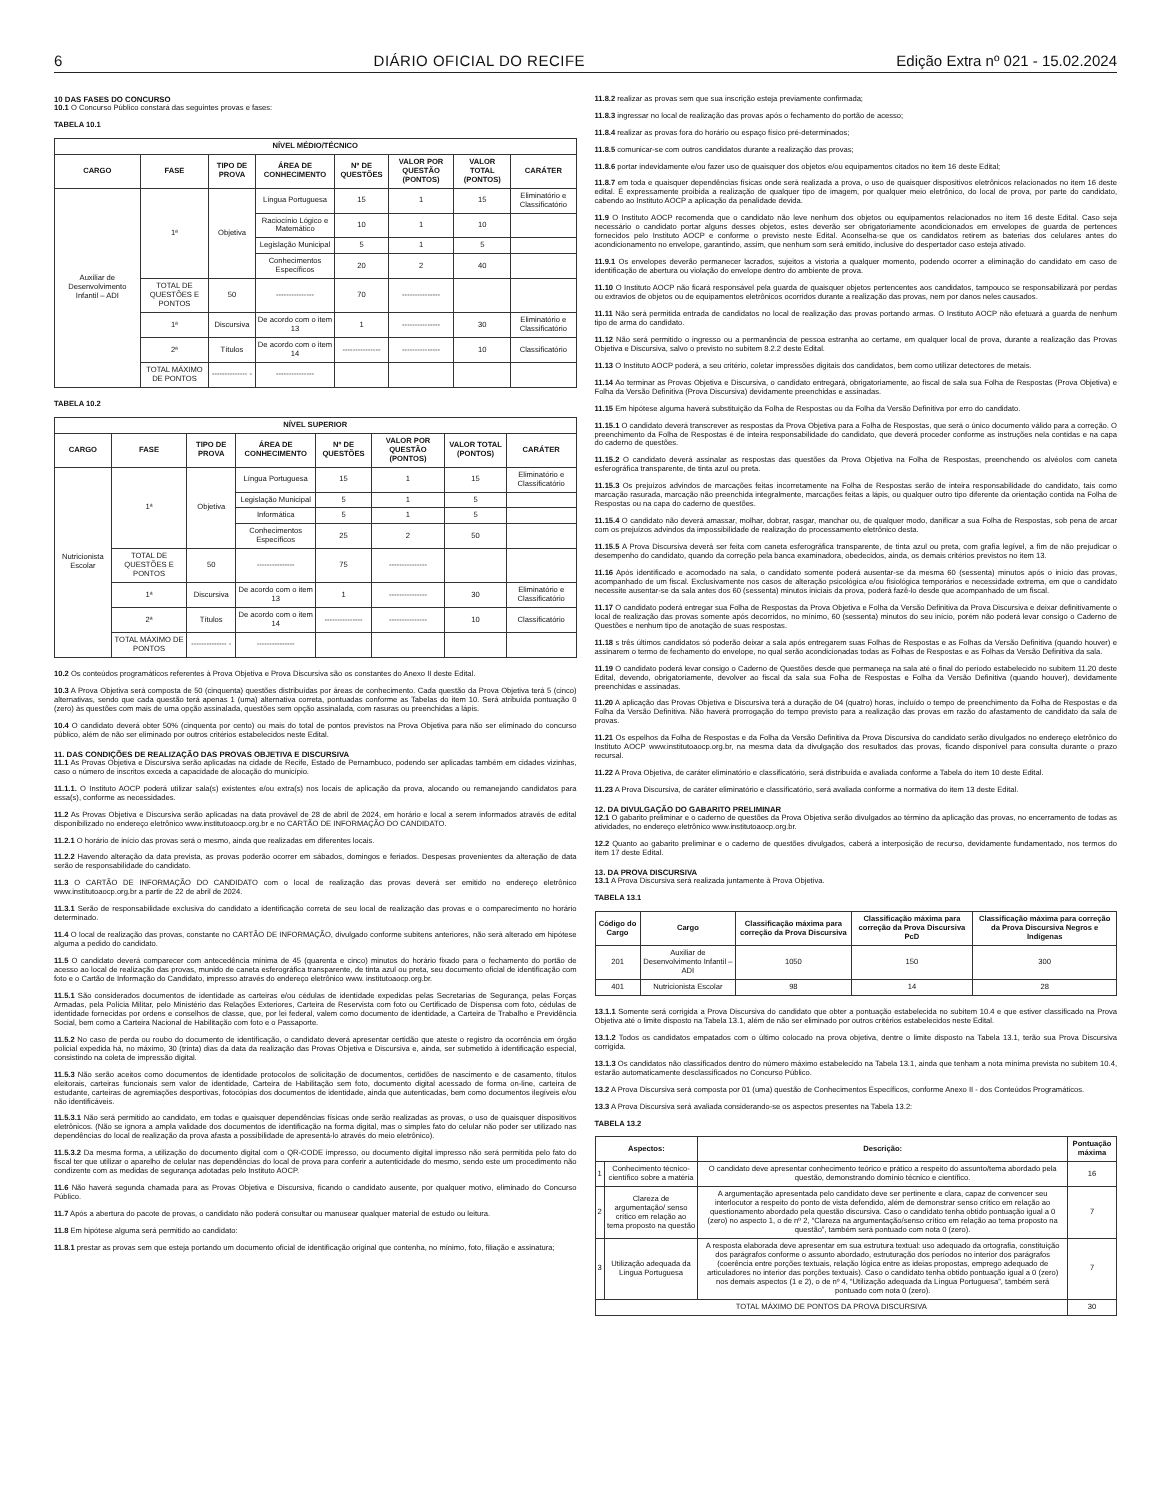6 DIÁRIO OFICIAL DO RECIFE Edição Extra nº 021 - 15.02.2024
10 DAS FASES DO CONCURSO
10.1 O Concurso Público constará das seguintes provas e fases:
TABELA 10.1
| NÍVEL MÉDIO/TÉCNICO | | | | | | | |
| --- | --- | --- | --- | --- | --- | --- | --- |
| CARGO | FASE | TIPO DE PROVA | ÁREA DE CONHECIMENTO | Nº DE QUESTÕES | VALOR POR QUESTÃO (PONTOS) | VALOR TOTAL (PONTOS) | CARÁTER |
| Auxiliar de Desenvolvimento Infantil – ADI | 1ª | Objetiva | Língua Portuguesa | 15 | 1 | 15 | Eliminatório e Classificatório |
| | | | Raciocínio Lógico e Matemático | 10 | 1 | 10 | |
| | | | Legislação Municipal | 5 | 1 | 5 | |
| | | | Conhecimentos Específicos | 20 | 2 | 40 | |
| | TOTAL DE QUESTÕES E PONTOS | 50 | --------------- | 70 | --------------- | | |
| | 1ª | Discursiva | De acordo com o item 13 | 1 | --------------- | 30 | Eliminatório e Classificatório |
| | 2ª | Títulos | De acordo com o item 14 | --------------- | --------------- | 10 | Classificatório |
| | TOTAL MÁXIMO DE PONTOS | -------------- - | --------------- | | | | |
TABELA 10.2
| NÍVEL SUPERIOR | | | | | | | |
| --- | --- | --- | --- | --- | --- | --- | --- |
| CARGO | FASE | TIPO DE PROVA | ÁREA DE CONHECIMENTO | Nº DE QUESTÕES | VALOR POR QUESTÃO (PONTOS) | VALOR TOTAL (PONTOS) | CARÁTER |
| Nutricionista Escolar | 1ª | Objetiva | Língua Portuguesa | 15 | 1 | 15 | Eliminatório e Classificatório |
| | | | Legislação Municipal | 5 | 1 | 5 | |
| | | | Informática | 5 | 1 | 5 | |
| | | | Conhecimentos Específicos | 25 | 2 | 50 | |
| | TOTAL DE QUESTÕES E PONTOS | 50 | --------------- | 75 | --------------- | | |
| | 1ª | Discursiva | De acordo com o item 13 | 1 | --------------- | 30 | Eliminatório e Classificatório |
| | 2ª | Títulos | De acordo com o item 14 | --------------- | --------------- | 10 | Classificatório |
| | TOTAL MÁXIMO DE PONTOS | -------------- - | --------------- | | | | |
10.2 Os conteúdos programáticos referentes à Prova Objetiva e Prova Discursiva são os constantes do Anexo II deste Edital.
10.3 A Prova Objetiva será composta de 50 (cinquenta) questões distribuídas por áreas de conhecimento. Cada questão da Prova Objetiva terá 5 (cinco) alternativas, sendo que cada questão terá apenas 1 (uma) alternativa correta, pontuadas conforme as Tabelas do item 10. Será atribuída pontuação 0 (zero) às questões com mais de uma opção assinalada, questões sem opção assinalada, com rasuras ou preenchidas a lápis.
10.4 O candidato deverá obter 50% (cinquenta por cento) ou mais do total de pontos previstos na Prova Objetiva para não ser eliminado do concurso público, além de não ser eliminado por outros critérios estabelecidos neste Edital.
11. DAS CONDIÇÕES DE REALIZAÇÃO DAS PROVAS OBJETIVA E DISCURSIVA
11.1 As Provas Objetiva e Discursiva serão aplicadas na cidade de Recife, Estado de Pernambuco, podendo ser aplicadas também em cidades vizinhas, caso o número de inscritos exceda a capacidade de alocação do município.
11.1.1. O Instituto AOCP poderá utilizar sala(s) existentes e/ou extra(s) nos locais de aplicação da prova, alocando ou remanejando candidatos para essa(s), conforme as necessidades.
11.2 As Provas Objetiva e Discursiva serão aplicadas na data provável de 28 de abril de 2024, em horário e local a serem informados através de edital disponibilizado no endereço eletrônico www.institutoaocp.org.br e no CARTÃO DE INFORMAÇÃO DO CANDIDATO.
11.2.1 O horário de início das provas será o mesmo, ainda que realizadas em diferentes locais.
11.2.2 Havendo alteração da data prevista, as provas poderão ocorrer em sábados, domingos e feriados. Despesas provenientes da alteração de data serão de responsabilidade do candidato.
11.3 O CARTÃO DE INFORMAÇÃO DO CANDIDATO com o local de realização das provas deverá ser emitido no endereço eletrônico www.institutoaocp.org.br a partir de 22 de abril de 2024.
11.3.1 Serão de responsabilidade exclusiva do candidato a identificação correta de seu local de realização das provas e o comparecimento no horário determinado.
11.4 O local de realização das provas, constante no CARTÃO DE INFORMAÇÃO, divulgado conforme subitens anteriores, não será alterado em hipótese alguma a pedido do candidato.
11.5 O candidato deverá comparecer com antecedência mínima de 45 (quarenta e cinco) minutos do horário fixado para o fechamento do portão de acesso ao local de realização das provas, munido de caneta esferográfica transparente, de tinta azul ou preta, seu documento oficial de identificação com foto e o Cartão de Informação do Candidato, impresso através do endereço eletrônico www. institutoaocp.org.br.
11.5.1 São considerados documentos de identidade as carteiras e/ou cédulas de identidade expedidas pelas Secretarias de Segurança, pelas Forças Armadas, pela Polícia Militar, pelo Ministério das Relações Exteriores, Carteira de Reservista com foto ou Certificado de Dispensa com foto, cédulas de identidade fornecidas por ordens e conselhos de classe, que, por lei federal, valem como documento de identidade, a Carteira de Trabalho e Previdência Social, bem como a Carteira Nacional de Habilitação com foto e o Passaporte.
11.5.2 No caso de perda ou roubo do documento de identificação, o candidato deverá apresentar certidão que ateste o registro da ocorrência em órgão policial expedida há, no máximo, 30 (trinta) dias da data da realização das Provas Objetiva e Discursiva e, ainda, ser submetido à identificação especial, consistindo na coleta de impressão digital.
11.5.3 Não serão aceitos como documentos de identidade protocolos de solicitação de documentos, certidões de nascimento e de casamento, títulos eleitorais, carteiras funcionais sem valor de identidade, Carteira de Habilitação sem foto, documento digital acessado de forma on-line, carteira de estudante, carteiras de agremiações desportivas, fotocópias dos documentos de identidade, ainda que autenticadas, bem como documentos ilegíveis e/ou não identificáveis.
11.5.3.1 Não será permitido ao candidato, em todas e quaisquer dependências físicas onde serão realizadas as provas, o uso de quaisquer dispositivos eletrônicos. (Não se ignora a ampla validade dos documentos de identificação na forma digital, mas o simples fato do celular não poder ser utilizado nas dependências do local de realização da prova afasta a possibilidade de apresentá-lo através do meio eletrônico).
11.5.3.2 Da mesma forma, a utilização do documento digital com o QR-CODE impresso, ou documento digital impresso não será permitida pelo fato do fiscal ter que utilizar o aparelho de celular nas dependências do local de prova para conferir a autenticidade do mesmo, sendo este um procedimento não condizente com as medidas de segurança adotadas pelo Instituto AOCP.
11.6 Não haverá segunda chamada para as Provas Objetiva e Discursiva, ficando o candidato ausente, por qualquer motivo, eliminado do Concurso Público.
11.7 Após a abertura do pacote de provas, o candidato não poderá consultar ou manusear qualquer material de estudo ou leitura.
11.8 Em hipótese alguma será permitido ao candidato:
11.8.1 prestar as provas sem que esteja portando um documento oficial de identificação original que contenha, no mínimo, foto, filiação e assinatura;
11.8.2 realizar as provas sem que sua inscrição esteja previamente confirmada;
11.8.3 ingressar no local de realização das provas após o fechamento do portão de acesso;
11.8.4 realizar as provas fora do horário ou espaço físico pré-determinados;
11.8.5 comunicar-se com outros candidatos durante a realização das provas;
11.8.6 portar indevidamente e/ou fazer uso de quaisquer dos objetos e/ou equipamentos citados no item 16 deste Edital;
11.8.7 em toda e quaisquer dependências físicas onde será realizada a prova, o uso de quaisquer dispositivos eletrônicos relacionados no item 16 deste edital. É expressamente proibida a realização de qualquer tipo de imagem, por qualquer meio eletrônico, do local de prova, por parte do candidato, cabendo ao Instituto AOCP a aplicação da penalidade devida.
11.9 O Instituto AOCP recomenda que o candidato não leve nenhum dos objetos ou equipamentos relacionados no item 16 deste Edital. Caso seja necessário o candidato portar alguns desses objetos, estes deverão ser obrigatoriamente acondicionados em envelopes de guarda de pertences fornecidos pelo Instituto AOCP e conforme o previsto neste Edital. Aconselha-se que os candidatos retirem as baterias dos celulares antes do acondicionamento no envelope, garantindo, assim, que nenhum som será emitido, inclusive do despertador caso esteja ativado.
11.9.1 Os envelopes deverão permanecer lacrados, sujeitos a vistoria a qualquer momento, podendo ocorrer a eliminação do candidato em caso de identificação de abertura ou violação do envelope dentro do ambiente de prova.
11.10 O Instituto AOCP não ficará responsável pela guarda de quaisquer objetos pertencentes aos candidatos, tampouco se responsabilizará por perdas ou extravios de objetos ou de equipamentos eletrônicos ocorridos durante a realização das provas, nem por danos neles causados.
11.11 Não será permitida entrada de candidatos no local de realização das provas portando armas. O Instituto AOCP não efetuará a guarda de nenhum tipo de arma do candidato.
11.12 Não será permitido o ingresso ou a permanência de pessoa estranha ao certame, em qualquer local de prova, durante a realização das Provas Objetiva e Discursiva, salvo o previsto no subitem 8.2.2 deste Edital.
11.13 O Instituto AOCP poderá, a seu critério, coletar impressões digitais dos candidatos, bem como utilizar detectores de metais.
11.14 Ao terminar as Provas Objetiva e Discursiva, o candidato entregará, obrigatoriamente, ao fiscal de sala sua Folha de Respostas (Prova Objetiva) e Folha da Versão Definitiva (Prova Discursiva) devidamente preenchidas e assinadas.
11.15 Em hipótese alguma haverá substituição da Folha de Respostas ou da Folha da Versão Definitiva por erro do candidato.
11.15.1 O candidato deverá transcrever as respostas da Prova Objetiva para a Folha de Respostas, que será o único documento válido para a correção. O preenchimento da Folha de Respostas é de inteira responsabilidade do candidato, que deverá proceder conforme as instruções nela contidas e na capa do caderno de questões.
11.15.2 O candidato deverá assinalar as respostas das questões da Prova Objetiva na Folha de Respostas, preenchendo os alvéolos com caneta esferográfica transparente, de tinta azul ou preta.
11.15.3 Os prejuízos advindos de marcações feitas incorretamente na Folha de Respostas serão de inteira responsabilidade do candidato, tais como marcação rasurada, marcação não preenchida integralmente, marcações feitas a lápis, ou qualquer outro tipo diferente da orientação contida na Folha de Respostas ou na capa do caderno de questões.
11.15.4 O candidato não deverá amassar, molhar, dobrar, rasgar, manchar ou, de qualquer modo, danificar a sua Folha de Respostas, sob pena de arcar com os prejuízos advindos da impossibilidade de realização do processamento eletrônico desta.
11.15.5 A Prova Discursiva deverá ser feita com caneta esferográfica transparente, de tinta azul ou preta, com grafia legível, a fim de não prejudicar o desempenho do candidato, quando da correção pela banca examinadora, obedecidos, ainda, os demais critérios previstos no item 13.
11.16 Após identificado e acomodado na sala, o candidato somente poderá ausentar-se da mesma 60 (sessenta) minutos após o início das provas, acompanhado de um fiscal. Exclusivamente nos casos de alteração psicológica e/ou fisiológica temporários e necessidade extrema, em que o candidato necessite ausentar-se da sala antes dos 60 (sessenta) minutos iniciais da prova, poderá fazê-lo desde que acompanhado de um fiscal.
11.17 O candidato poderá entregar sua Folha de Respostas da Prova Objetiva e Folha da Versão Definitiva da Prova Discursiva e deixar definitivamente o local de realização das provas somente após decorridos, no mínimo, 60 (sessenta) minutos do seu início, porém não poderá levar consigo o Caderno de Questões e nenhum tipo de anotação de suas respostas.
11.18 s três últimos candidatos só poderão deixar a sala após entregarem suas Folhas de Respostas e as Folhas da Versão Definitiva (quando houver) e assinarem o termo de fechamento do envelope, no qual serão acondicionadas todas as Folhas de Respostas e as Folhas da Versão Definitiva da sala.
11.19 O candidato poderá levar consigo o Caderno de Questões desde que permaneça na sala até o final do período estabelecido no subitem 11.20 deste Edital, devendo, obrigatoriamente, devolver ao fiscal da sala sua Folha de Respostas e Folha da Versão Definitiva (quando houver), devidamente preenchidas e assinadas.
11.20 A aplicação das Provas Objetiva e Discursiva terá a duração de 04 (quatro) horas, incluído o tempo de preenchimento da Folha de Respostas e da Folha da Versão Definitiva. Não haverá prorrogação do tempo previsto para a realização das provas em razão do afastamento de candidato da sala de provas.
11.21 Os espelhos da Folha de Respostas e da Folha da Versão Definitiva da Prova Discursiva do candidato serão divulgados no endereço eletrônico do Instituto AOCP www.institutoaocp.org.br, na mesma data da divulgação dos resultados das provas, ficando disponível para consulta durante o prazo recursal.
11.22 A Prova Objetiva, de caráter eliminatório e classificatório, será distribuída e avaliada conforme a Tabela do item 10 deste Edital.
11.23 A Prova Discursiva, de caráter eliminatório e classificatório, será avaliada conforme a normativa do item 13 deste Edital.
12. DA DIVULGAÇÃO DO GABARITO PRELIMINAR
12.1 O gabarito preliminar e o caderno de questões da Prova Objetiva serão divulgados ao término da aplicação das provas, no encerramento de todas as atividades, no endereço eletrônico www.institutoaocp.org.br.
12.2 Quanto ao gabarito preliminar e o caderno de questões divulgados, caberá a interposição de recurso, devidamente fundamentado, nos termos do item 17 deste Edital.
13. DA PROVA DISCURSIVA
13.1 A Prova Discursiva será realizada juntamente à Prova Objetiva.
TABELA 13.1
| Código do Cargo | Cargo | Classificação máxima para correção da Prova Discursiva | Classificação máxima para correção da Prova Discursiva PcD | Classificação máxima para correção da Prova Discursiva Negros e Indígenas |
| --- | --- | --- | --- | --- |
| 201 | Auxiliar de Desenvolvimento Infantil – ADI | 1050 | 150 | 300 |
| 401 | Nutricionista Escolar | 98 | 14 | 28 |
13.1.1 Somente será corrigida a Prova Discursiva do candidato que obter a pontuação estabelecida no subitem 10.4 e que estiver classificado na Prova Objetiva até o limite disposto na Tabela 13.1, além de não ser eliminado por outros critérios estabelecidos neste Edital.
13.1.2 Todos os candidatos empatados com o último colocado na prova objetiva, dentre o limite disposto na Tabela 13.1, terão sua Prova Discursiva corrigida.
13.1.3 Os candidatos não classificados dentro do número máximo estabelecido na Tabela 13.1, ainda que tenham a nota mínima prevista no subitem 10.4, estarão automaticamente desclassificados no Concurso Público.
13.2 A Prova Discursiva será composta por 01 (uma) questão de Conhecimentos Específicos, conforme Anexo II - dos Conteúdos Programáticos.
13.3 A Prova Discursiva será avaliada considerando-se os aspectos presentes na Tabela 13.2:
TABELA 13.2
| Aspectos: | | Descrição: | Pontuação máxima |
| --- | --- | --- | --- |
| 1 | Conhecimento técnico-científico sobre a matéria | O candidato deve apresentar conhecimento teórico e prático a respeito do assunto/tema abordado pela questão, demonstrando domínio técnico e científico. | 16 |
| 2 | Clareza de argumentação/ senso crítico em relação ao tema proposto na questão | A argumentação apresentada pelo candidato deve ser pertinente e clara, capaz de convencer seu interlocutor a respeito do ponto de vista defendido, além de demonstrar senso crítico em relação ao questionamento abordado pela questão discursiva. Caso o candidato tenha obtido pontuação igual a 0 (zero) no aspecto 1, o de nº 2, “Clareza na argumentação/senso crítico em relação ao tema proposto na questão”, também será pontuado com nota 0 (zero). | 7 |
| 3 | Utilização adequada da Língua Portuguesa | A resposta elaborada deve apresentar em sua estrutura textual: uso adequado da ortografia, constituição dos parágrafos conforme o assunto abordado, estruturação dos períodos no interior dos parágrafos (coerência entre porções textuais, relação lógica entre as ideias propostas, emprego adequado de articuladores no interior das porções textuais). Caso o candidato tenha obtido pontuação igual a 0 (zero) nos demais aspectos (1 e 2), o de nº 4, “Utilização adequada da Língua Portuguesa”, também será pontuado com nota 0 (zero). | 7 |
| TOTAL MÁXIMO DE PONTOS DA PROVA DISCURSIVA | | | 30 |